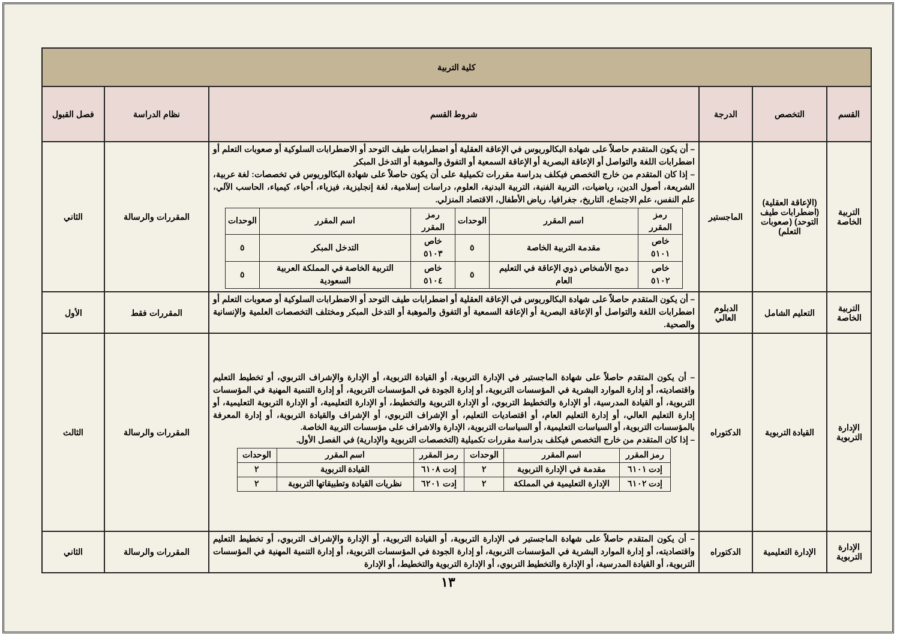| كلية التربية | | | | | |
| القسم | التخصص | الدرجة | شروط القسم | نظام الدراسة | فصل القبول |
| التربية الخاصة | (الإعاقة العقلية) (اضطرابات طيف التوحد) (صعوبات التعلم) | الماجستير | – أن يكون المتقدم حاصلاً على شهادة البكالوريوس في الإعاقة العقلية أو اضطرابات طيف التوحد أو الاضطرابات السلوكية أو صعوبات التعلم أو اضطرابات اللغة والتواصل أو الإعاقة البصرية أو الإعاقة السمعية أو التفوق والموهبة أو التدخل المبكر – إذا كان المتقدم من خارج التخصص فيكلف بدراسة مقررات تكميلية على أن يكون حاصلاً على شهادة البكالوريوس في تخصصات: لغة عربية، الشريعة، أصول الدين، رياضيات، التربية الفنية، التربية البدنية، العلوم، دراسات إسلامية، لغة إنجليزية، فيزياء، أحياء، كيمياء، الحاسب الآلي، علم النفس، علم الاجتماع، التاريخ، جغرافيا، رياض الأطفال، الاقتصاد المنزلي. / رمز المقرر / اسم المقرر / الوحدات / رمز المقرر / اسم المقرر / الوحدات / / --- / --- / --- / --- / --- / --- / / خاص ٥١٠١ / مقدمة التربية الخاصة / ٥ / خاص ٥١٠٣ / التدخل المبكر / ٥ / / خاص ٥١٠٢ / دمج الأشخاص ذوي الإعاقة في التعليم العام / ٥ / خاص ٥١٠٤ / التربية الخاصة في المملكة العربية السعودية / ٥ / | المقررات والرسالة | الثاني |
| التربية الخاصة | التعليم الشامل | الدبلوم العالي | – أن يكون المتقدم حاصلاً على شهادة البكالوريوس في الإعاقة العقلية أو اضطرابات طيف التوحد أو الاضطرابات السلوكية أو صعوبات التعلم أو اضطرابات اللغة والتواصل أو الإعاقة البصرية أو الإعاقة السمعية أو التفوق والموهبة أو التدخل المبكر ومختلف التخصصات العلمية والإنسانية والصحية. | المقررات فقط | الأول |
| الإدارة التربوية | القيادة التربوية | الدكتوراه | – أن يكون المتقدم حاصلاً على شهادة الماجستير في الإدارة التربوية، أو القيادة التربوية، أو الإدارة والإشراف التربوي، أو تخطيط التعليم واقتصاديته، أو إدارة الموارد البشرية في المؤسسات التربوية، أو إدارة الجودة في المؤسسات التربوية، أو إدارة التنمية المهنية في المؤسسات التربوية، أو القيادة المدرسية، أو الإدارة والتخطيط التربوي، أو الإدارة التربوية والتخطيط، أو الإدارة التعليمية، أو الإدارة التربوية التعليمية، أو إدارة التعليم العالي، أو إدارة التعليم العام، أو اقتصاديات التعليم، أو الإشراف التربوي، أو الإشراف والقيادة التربوية، أو إدارة المعرفة بالمؤسسات التربوية، أو السياسات التعليمية، أو السياسات التربوية، الإدارة والاشراف على مؤسسات التربية الخاصة. – إذا كان المتقدم من خارج التخصص فيكلف بدراسة مقررات تكميلية (التخصصات التربوية والإدارية) في الفصل الأول. / رمز المقرر / اسم المقرر / الوحدات / رمز المقرر / اسم المقرر / الوحدات / / --- / --- / --- / --- / --- / --- / / إدت ٦١٠١ / مقدمة في الإدارة التربوية / ٢ / إدت ٦١٠٨ / القيادة التربوية / ٢ / / إدت ٦١٠٢ / الإدارة التعليمية في المملكة / ٢ / إدت ٦٢٠١ / نظريات القيادة وتطبيقاتها التربوية / ٢ / | المقررات والرسالة | الثالث |
| الإدارة التربوية | الإدارة التعليمية | الدكتوراه | – أن يكون المتقدم حاصلاً على شهادة الماجستير في الإدارة التربوية، أو القيادة التربوية، أو الإدارة والإشراف التربوي، أو تخطيط التعليم واقتصاديته، أو إدارة الموارد البشرية في المؤسسات التربوية، أو إدارة الجودة في المؤسسات التربوية، أو إدارة التنمية المهنية في المؤسسات التربوية، أو القيادة المدرسية، أو الإدارة والتخطيط التربوي، أو الإدارة التربوية والتخطيط، أو الإدارة | المقررات والرسالة | الثاني |
١٣